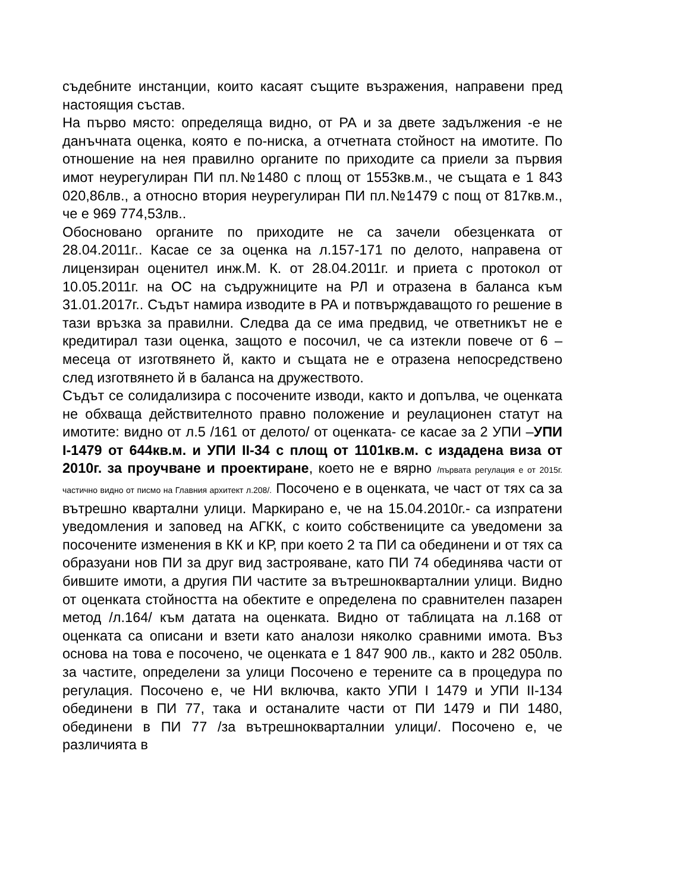съдебните инстанции, които касаят същите възражения, направени пред настоящия състав.
На първо място: определяща видно, от РА и за двете задължения -е не данъчната оценка, която е по-ниска, а отчетната стойност на имотите. По отношение на нея правилно органите по приходите са приели за първия имот неурегулиран ПИ пл.№1480 с площ от 1553кв.м., че същата е 1 843 020,86лв., а относно втория неурегулиран ПИ пл.№1479 с пощ от 817кв.м., че е 969 774,53лв..
Обосновано органите по приходите не са зачели обезценката от 28.04.2011г.. Касае се за оценка на л.157-171 по делото, направена от лицензиран оценител инж.М. К. от 28.04.2011г. и приета с протокол от 10.05.2011г. на ОС на съдружниците на РЛ и отразена в баланса към 31.01.2017г.. Съдът намира изводите в РА и потвърждаващото го решение в тази връзка за правилни. Следва да се има предвид, че ответникът не е кредитирал тази оценка, защото е посочил, че са изтекли повече от 6 –месеца от изготвянето й, както и същата не е отразена непосредствено след изготвянето й в баланса на дружеството.
Съдът се солидализира с посочените изводи, както и допълва, че оценката не обхваща действителното правно положение и реулационен статут на имотите: видно от л.5 /161 от делото/ от оценката- се касае за 2 УПИ –УПИ I-1479 от 644кв.м. и УПИ II-34 с площ от 1101кв.м. с издадена виза от 2010г. за проучване и проектиране, което не е вярно /първата регулация е от 2015г. частично видно от писмо на Главния архитект л.208/. Посочено е в оценката, че част от тях са за вътрешно квартални улици. Маркирано е, че на 15.04.2010г.- са изпратени уведомления и заповед на АГКК, с които собствениците са уведомени за посочените изменения в КК и КР, при което 2 та ПИ са обединени и от тях са образуани нов ПИ за друг вид застрояване, като ПИ 74 обединява части от бившите имоти, а другия ПИ частите за вътрешнокварталнии улици. Видно от оценката стойността на обектите е определена по сравнителен пазарен метод /л.164/ към датата на оценката. Видно от таблицата на л.168 от оценката са описани и взети като аналози няколко сравними имота. Въз основа на това е посочено, че оценката е 1 847 900 лв., както и 282 050лв. за частите, определени за улици Посочено е терените са в процедура по регулация. Посочено е, че НИ включва, както УПИ I 1479 и УПИ II-134 обединени в ПИ 77, така и останалите части от ПИ 1479 и ПИ 1480, обединени в ПИ 77 /за вътрешнокварталнии улици/. Посочено е, че различията в